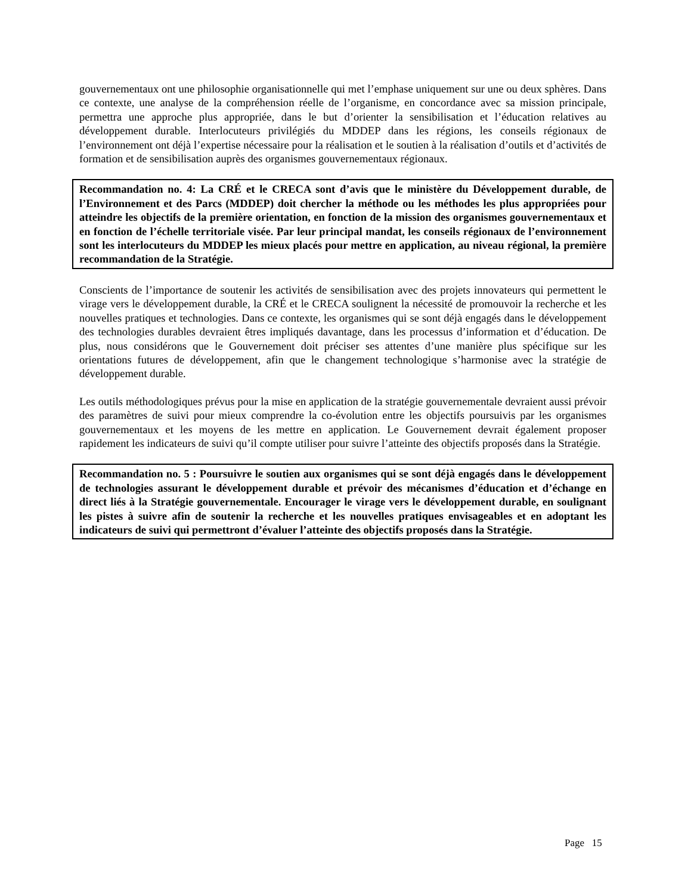gouvernementaux ont une philosophie organisationnelle qui met l’emphase uniquement sur une ou deux sphères. Dans ce contexte, une analyse de la compréhension réelle de l’organisme, en concordance avec sa mission principale, permettra une approche plus appropriée, dans le but d’orienter la sensibilisation et l’éducation relatives au développement durable. Interlocuteurs privilégiés du MDDEP dans les régions, les conseils régionaux de l’environnement ont déjà l’expertise nécessaire pour la réalisation et le soutien à la réalisation d’outils et d’activités de formation et de sensibilisation auprès des organismes gouvernementaux régionaux.
Recommandation no. 4: La CRÉ et le CRECA sont d’avis que le ministère du Développement durable, de l’Environnement et des Parcs (MDDEP) doit chercher la méthode ou les méthodes les plus appropriées pour atteindre les objectifs de la première orientation, en fonction de la mission des organismes gouvernementaux et en fonction de l’échelle territoriale visée. Par leur principal mandat, les conseils régionaux de l’environnement sont les interlocuteurs du MDDEP les mieux placés pour mettre en application, au niveau régional, la première recommandation de la Stratégie.
Conscients de l’importance de soutenir les activités de sensibilisation avec des projets innovateurs qui permettent le virage vers le développement durable, la CRÉ et le CRECA soulignent la nécessité de promouvoir la recherche et les nouvelles pratiques et technologies. Dans ce contexte, les organismes qui se sont déjà engagés dans le développement des technologies durables devraient êtres impliqués davantage, dans les processus d’information et d’éducation. De plus, nous considérons que le Gouvernement doit préciser ses attentes d’une manière plus spécifique sur les orientations futures de développement, afin que le changement technologique s’harmonise avec la stratégie de développement durable.
Les outils méthodologiques prévus pour la mise en application de la stratégie gouvernementale devraient aussi prévoir des paramètres de suivi pour mieux comprendre la co-évolution entre les objectifs poursuivis par les organismes gouvernementaux et les moyens de les mettre en application. Le Gouvernement devrait également proposer rapidement les indicateurs de suivi qu’il compte utiliser pour suivre l’atteinte des objectifs proposés dans la Stratégie.
Recommandation no. 5 : Poursuivre le soutien aux organismes qui se sont déjà engagés dans le développement de technologies assurant le développement durable et prévoir des mécanismes d’éducation et d’échange en direct liés à la Stratégie gouvernementale. Encourager le virage vers le développement durable, en soulignant les pistes à suivre afin de soutenir la recherche et les nouvelles pratiques envisageables et en adoptant les indicateurs de suivi qui permettront d’évaluer l’atteinte des objectifs proposés dans la Stratégie.
Page 15